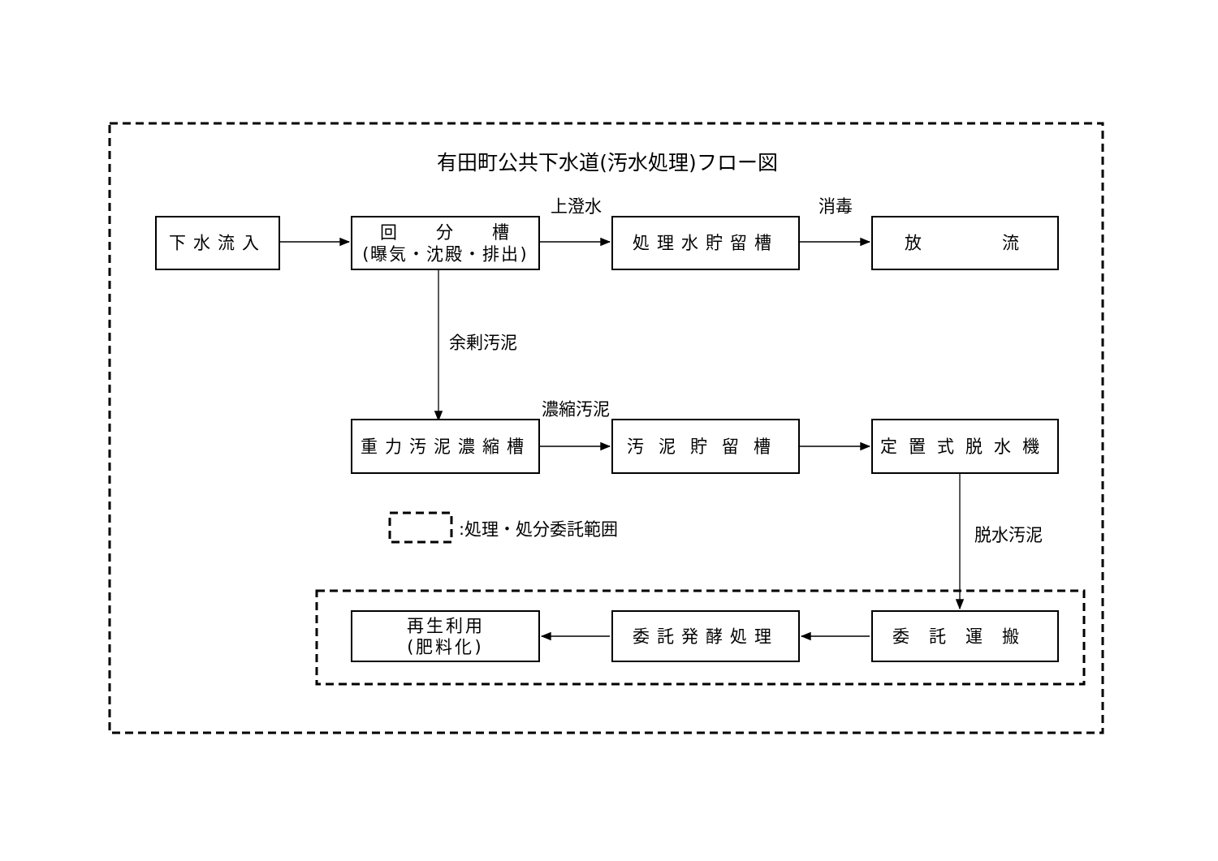有田町公共下水道(汚水処理)フロー図
上澄水
消毒
下水流入
回　　分　　槽
(曝気・沈殿・排出)
処理水貯留槽
放　　　流
余剰汚泥
濃縮汚泥
重力汚泥濃縮槽
汚泥貯留槽
定置式脱水機
:処理・処分委託範囲
脱水汚泥
再生利用
(肥料化)
委託発酵処理
委託運搬